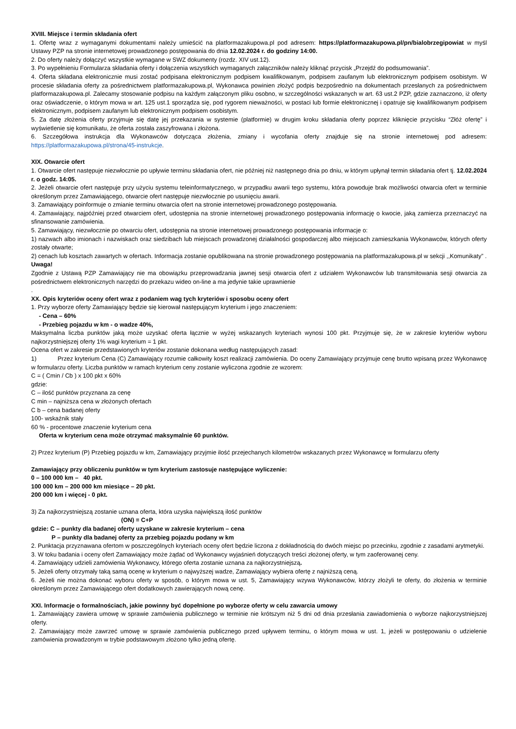XVIII. Miejsce i termin składania ofert
1. Ofertę wraz z wymaganymi dokumentami należy umieścić na platformazakupowa.pl pod adresem: https://platformazakupowa.pl/pn/bialobrzegipowiat w myśl Ustawy PZP na stronie internetowej prowadzonego postępowania do dnia 12.02.2024 r. do godziny 14:00.
2. Do oferty należy dołączyć wszystkie wymagane w SWZ dokumenty (rozdz. XIV ust.12).
3. Po wypełnieniu Formularza składania oferty i dołączenia wszystkich wymaganych załączników należy kliknąć przycisk „Przejdź do podsumowania”.
4. Oferta składana elektronicznie musi zostać podpisana elektronicznym podpisem kwalifikowanym, podpisem zaufanym lub elektronicznym podpisem osobistym. W procesie składania oferty za pośrednictwem platformazakupowa.pl, Wykonawca powinien złożyć podpis bezpośrednio na dokumentach przesłanych za pośrednictwem platformazakupowa.pl. Zalecamy stosowanie podpisu na każdym załączonym pliku osobno, w szczególności wskazanych w art. 63 ust.2 PZP, gdzie zaznaczono, iż oferty oraz oświadczenie, o którym mowa w art. 125 ust.1 sporządza się, pod rygorem nieważności, w postaci lub formie elektronicznej i opatruje się kwalifikowanym podpisem elektronicznym, podpisem zaufanym lub elektronicznym podpisem osobistym.
5. Za datę złożenia oferty przyjmuje się datę jej przekazania w systemie (platformie) w drugim kroku składania oferty poprzez kliknięcie przycisku “Złóż ofertę” i wyświetlenie się komunikatu, że oferta została zaszyfrowana i złożona.
6. Szczegółowa instrukcja dla Wykonawców dotycząca złożenia, zmiany i wycofania oferty znajduje się na stronie internetowej pod adresem: https://platformazakupowa.pl/strona/45-instrukcje.
XIX. Otwarcie ofert
1. Otwarcie ofert następuje niezwłocznie po upływie terminu składania ofert, nie później niż następnego dnia po dniu, w którym upłynął termin składania ofert tj. 12.02.2024 r. o godz. 14:05.
2. Jeżeli otwarcie ofert następuje przy użyciu systemu teleinformatycznego, w przypadku awarii tego systemu, która powoduje brak możliwości otwarcia ofert w terminie określonym przez Zamawiającego, otwarcie ofert następuje niezwłocznie po usunięciu awarii.
3. Zamawiający poinformuje o zmianie terminu otwarcia ofert na stronie internetowej prowadzonego postępowania.
4. Zamawiający, najpóźniej przed otwarciem ofert, udostępnia na stronie internetowej prowadzonego postępowania informację o kwocie, jaką zamierza przeznaczyć na sfinansowanie zamówienia.
5. Zamawiający, niezwłocznie po otwarciu ofert, udostępnia na stronie internetowej prowadzonego postępowania informacje o:
1) nazwach albo imionach i nazwiskach oraz siedzibach lub miejscach prowadzonej działalności gospodarczej albo miejscach zamieszkania Wykonawców, których oferty zostały otwarte;
2) cenach lub kosztach zawartych w ofertach. Informacja zostanie opublikowana na stronie prowadzonego postępowania na platformazakupowa.pl w sekcji ,,Komunikaty” .
Uwaga!
Zgodnie z Ustawą PZP Zamawiający nie ma obowiązku przeprowadzania jawnej sesji otwarcia ofert z udziałem Wykonawców lub transmitowania sesji otwarcia za pośrednictwem elektronicznych narzędzi do przekazu wideo on-line a ma jedynie takie uprawnienie
.
XX. Opis kryteriów oceny ofert wraz z podaniem wag tych kryteriów i sposobu oceny ofert
1. Przy wyborze oferty Zamawiający będzie się kierował następującym kryterium i jego znaczeniem:
- Cena – 60%
- Przebieg pojazdu w km - o wadze 40%,
Maksymalna liczba punktów jaką może uzyskać oferta łącznie w wyżej wskazanych kryteriach wynosi 100 pkt. Przyjmuje się, że w zakresie kryteriów wyboru najkorzystniejszej oferty 1% wagi kryterium = 1 pkt.
Ocena ofert w zakresie przedstawionych kryteriów zostanie dokonana według następujących zasad:
1) Przez kryterium Cena (C) Zamawiający rozumie całkowity koszt realizacji zamówienia. Do oceny Zamawiający przyjmuje cenę brutto wpisaną przez Wykonawcę w formularzu oferty. Liczba punktów w ramach kryterium ceny zostanie wyliczona zgodnie ze wzorem:
C = ( Cmin / Cb ) x 100 pkt x 60%
gdzie:
C – ilość punktów przyznana za cenę
C min – najniższa cena w złożonych ofertach
C b – cena badanej oferty
100- wskaźnik stały
60 % - procentowe znaczenie kryterium cena
Oferta w kryterium cena może otrzymać maksymalnie 60 punktów.
2) Przez kryterium (P) Przebieg pojazdu w km, Zamawiający przyjmie ilość przejechanych kilometrów wskazanych przez Wykonawcę w formularzu oferty
Zamawiający przy obliczeniu punktów w tym kryterium zastosuje następujące wyliczenie:
0 – 100 000 km – 40 pkt.
100 000 km – 200 000 km miesiące – 20 pkt.
200 000 km i więcej - 0 pkt.
3) Za najkorzystniejszą zostanie uznana oferta, która uzyska największą ilość punktów
(ON) = C+P
gdzie: C – punkty dla badanej oferty uzyskane w zakresie kryterium – cena
P – punkty dla badanej oferty za przebieg pojazdu podany w km
2. Punktacja przyznawana ofertom w poszczególnych kryteriach oceny ofert będzie liczona z dokładnością do dwóch miejsc po przecinku, zgodnie z zasadami arytmetyki.
3. W toku badania i oceny ofert Zamawiający może żądać od Wykonawcy wyjaśnień dotyczących treści złożonej oferty, w tym zaoferowanej ceny.
4. Zamawiający udzieli zamówienia Wykonawcy, którego oferta zostanie uznana za najkorzystniejszą.
5. Jeżeli oferty otrzymały taką samą ocenę w kryterium o najwyższej wadze, Zamawiający wybiera ofertę z najniższą ceną.
6. Jeżeli nie można dokonać wyboru oferty w sposób, o którym mowa w ust. 5, Zamawiający wzywa Wykonawców, którzy złożyli te oferty, do złożenia w terminie określonym przez Zamawiającego ofert dodatkowych zawierających nową cenę.
XXI. Informacje o formalnościach, jakie powinny być dopełnione po wyborze oferty w celu zawarcia umowy
1. Zamawiający zawiera umowę w sprawie zamówienia publicznego w terminie nie krótszym niż 5 dni od dnia przesłania zawiadomienia o wyborze najkorzystniejszej oferty.
2. Zamawiający może zawrzeć umowę w sprawie zamówienia publicznego przed upływem terminu, o którym mowa w ust. 1, jeżeli w postępowaniu o udzielenie zamówienia prowadzonym w trybie podstawowym złożono tylko jedną ofertę.